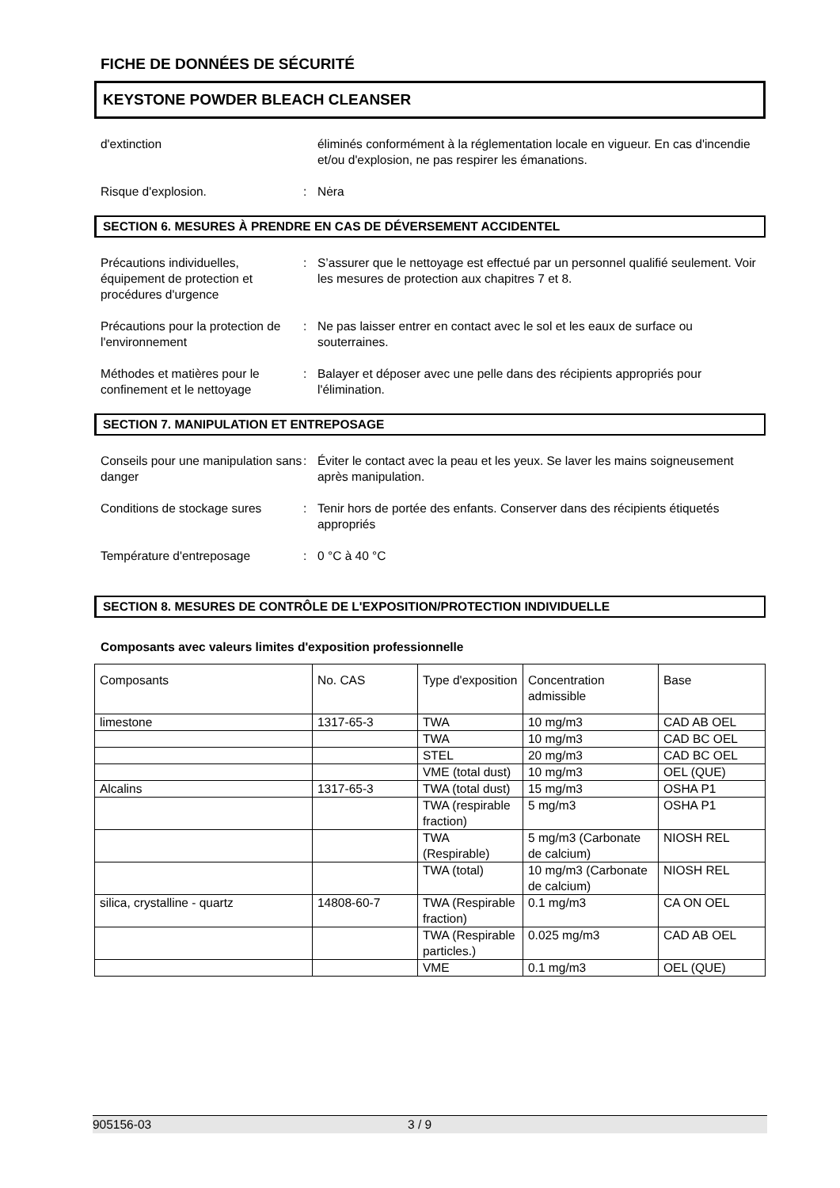FICHE DE DONNÉES DE SÉCURITÉ
KEYSTONE POWDER BLEACH CLEANSER
d'extinction éliminés conformément à la réglementation locale en vigueur. En cas d'incendie et/ou d'explosion, ne pas respirer les émanations.
Risque d'explosion. : Nėra
SECTION 6. MESURES À PRENDRE EN CAS DE DÉVERSEMENT ACCIDENTEL
Précautions individuelles, équipement de protection et procédures d'urgence
: S’assurer que le nettoyage est effectué par un personnel qualifié seulement. Voir les mesures de protection aux chapitres 7 et 8.
Précautions pour la protection de l'environnement
: Ne pas laisser entrer en contact avec le sol et les eaux de surface ou souterraines.
Méthodes et matières pour le confinement et le nettoyage
: Balayer et déposer avec une pelle dans des récipients appropriés pour l'élimination.
SECTION 7. MANIPULATION ET ENTREPOSAGE
Conseils pour une manipulation sans danger
: Éviter le contact avec la peau et les yeux. Se laver les mains soigneusement après manipulation.
Conditions de stockage sures
: Tenir hors de portée des enfants. Conserver dans des récipients étiquetés appropriés
Température d'entreposage : 0 °C à 40 °C
SECTION 8. MESURES DE CONTRÔLE DE L'EXPOSITION/PROTECTION INDIVIDUELLE
Composants avec valeurs limites d'exposition professionnelle
| Composants | No. CAS | Type d'exposition | Concentration admissible | Base |
| limestone | 1317-65-3 | TWA | 10 mg/m3 | CAD AB OEL |
| | | TWA | 10 mg/m3 | CAD BC OEL |
| | | STEL | 20 mg/m3 | CAD BC OEL |
| | | VME (total dust) | 10 mg/m3 | OEL (QUE) |
| Alcalins | 1317-65-3 | TWA (total dust) | 15 mg/m3 | OSHA P1 |
| | | TWA (respirable fraction) | 5 mg/m3 | OSHA P1 |
| | | TWA (Respirable) | 5 mg/m3 (Carbonate de calcium) | NIOSH REL |
| | | TWA (total) | 10 mg/m3 (Carbonate de calcium) | NIOSH REL |
| silica, crystalline - quartz | 14808-60-7 | TWA (Respirable fraction) | 0.1 mg/m3 | CA ON OEL |
| | | TWA (Respirable particles.) | 0.025 mg/m3 | CAD AB OEL |
| | | VME | 0.1 mg/m3 | OEL (QUE) |
905156-03 3 / 9